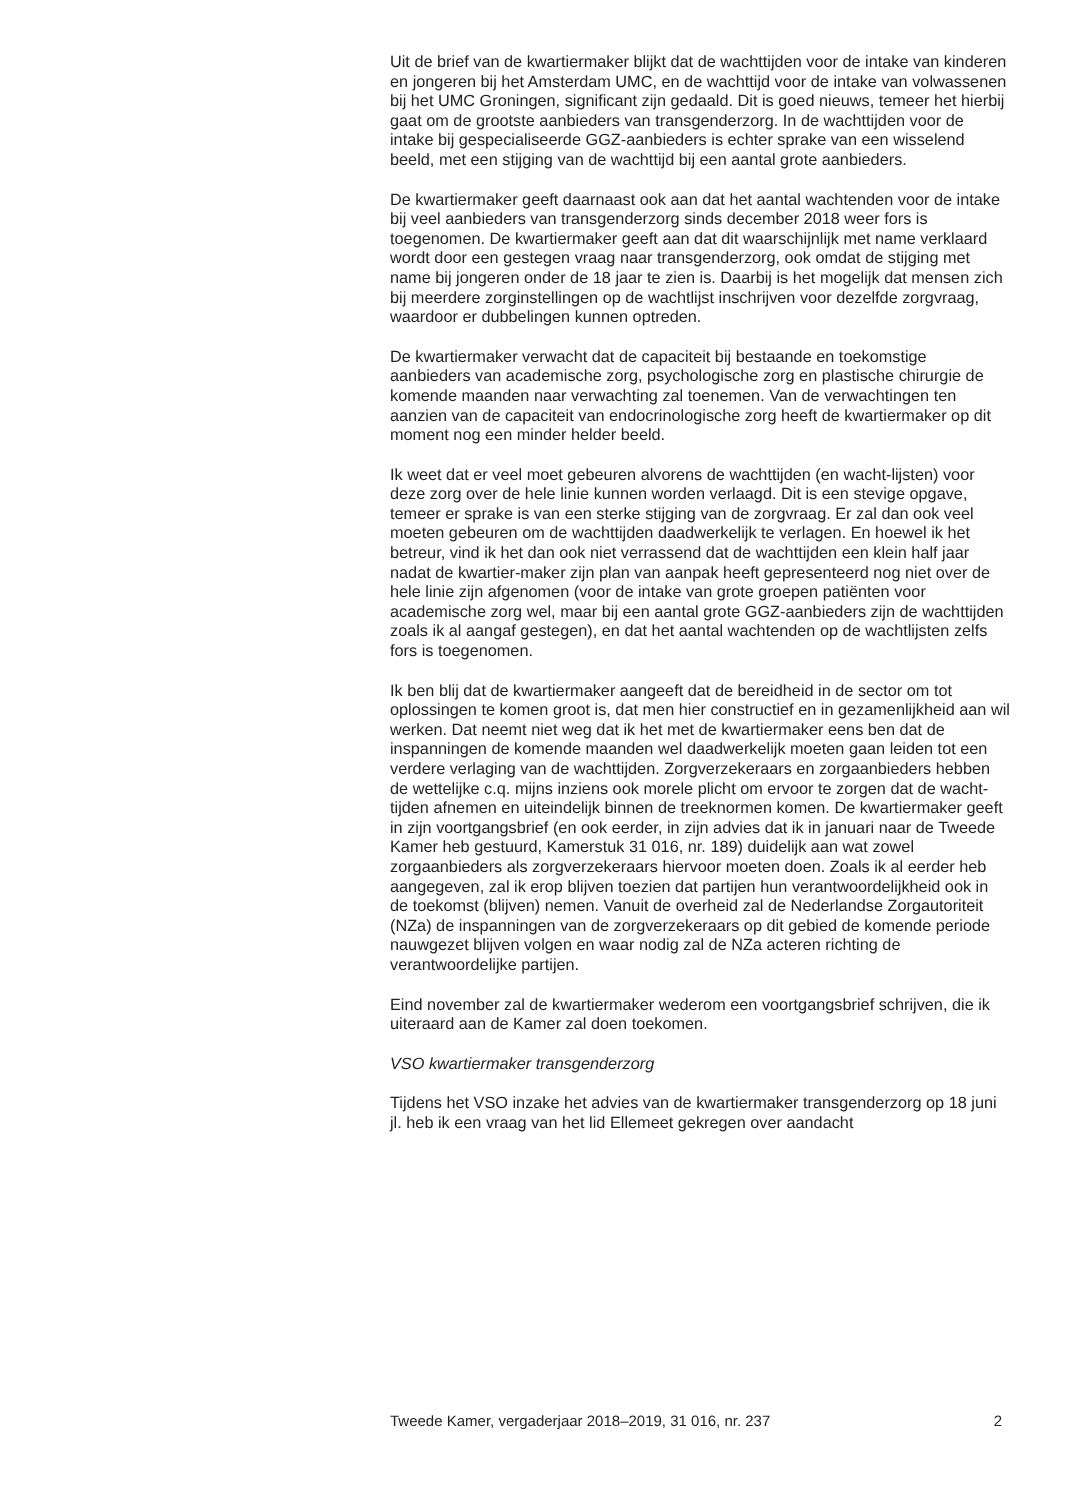Uit de brief van de kwartiermaker blijkt dat de wachttijden voor de intake van kinderen en jongeren bij het Amsterdam UMC, en de wachttijd voor de intake van volwassenen bij het UMC Groningen, significant zijn gedaald. Dit is goed nieuws, temeer het hierbij gaat om de grootste aanbieders van transgenderzorg. In de wachttijden voor de intake bij gespecialiseerde GGZ-aanbieders is echter sprake van een wisselend beeld, met een stijging van de wachttijd bij een aantal grote aanbieders.
De kwartiermaker geeft daarnaast ook aan dat het aantal wachtenden voor de intake bij veel aanbieders van transgenderzorg sinds december 2018 weer fors is toegenomen. De kwartiermaker geeft aan dat dit waarschijnlijk met name verklaard wordt door een gestegen vraag naar transgenderzorg, ook omdat de stijging met name bij jongeren onder de 18 jaar te zien is. Daarbij is het mogelijk dat mensen zich bij meerdere zorginstellingen op de wachtlijst inschrijven voor dezelfde zorgvraag, waardoor er dubbelingen kunnen optreden.
De kwartiermaker verwacht dat de capaciteit bij bestaande en toekomstige aanbieders van academische zorg, psychologische zorg en plastische chirurgie de komende maanden naar verwachting zal toenemen. Van de verwachtingen ten aanzien van de capaciteit van endocrinologische zorg heeft de kwartiermaker op dit moment nog een minder helder beeld.
Ik weet dat er veel moet gebeuren alvorens de wachttijden (en wacht-lijsten) voor deze zorg over de hele linie kunnen worden verlaagd. Dit is een stevige opgave, temeer er sprake is van een sterke stijging van de zorgvraag. Er zal dan ook veel moeten gebeuren om de wachttijden daadwerkelijk te verlagen. En hoewel ik het betreur, vind ik het dan ook niet verrassend dat de wachttijden een klein half jaar nadat de kwartier-maker zijn plan van aanpak heeft gepresenteerd nog niet over de hele linie zijn afgenomen (voor de intake van grote groepen patiënten voor academische zorg wel, maar bij een aantal grote GGZ-aanbieders zijn de wachttijden zoals ik al aangaf gestegen), en dat het aantal wachtenden op de wachtlijsten zelfs fors is toegenomen.
Ik ben blij dat de kwartiermaker aangeeft dat de bereidheid in de sector om tot oplossingen te komen groot is, dat men hier constructief en in gezamenlijkheid aan wil werken. Dat neemt niet weg dat ik het met de kwartiermaker eens ben dat de inspanningen de komende maanden wel daadwerkelijk moeten gaan leiden tot een verdere verlaging van de wachttijden. Zorgverzekeraars en zorgaanbieders hebben de wettelijke c.q. mijns inziens ook morele plicht om ervoor te zorgen dat de wacht-tijden afnemen en uiteindelijk binnen de treeknormen komen. De kwartiermaker geeft in zijn voortgangsbrief (en ook eerder, in zijn advies dat ik in januari naar de Tweede Kamer heb gestuurd, Kamerstuk 31 016, nr. 189) duidelijk aan wat zowel zorgaanbieders als zorgverzekeraars hiervoor moeten doen. Zoals ik al eerder heb aangegeven, zal ik erop blijven toezien dat partijen hun verantwoordelijkheid ook in de toekomst (blijven) nemen. Vanuit de overheid zal de Nederlandse Zorgautoriteit (NZa) de inspanningen van de zorgverzekeraars op dit gebied de komende periode nauwgezet blijven volgen en waar nodig zal de NZa acteren richting de verantwoordelijke partijen.
Eind november zal de kwartiermaker wederom een voortgangsbrief schrijven, die ik uiteraard aan de Kamer zal doen toekomen.
VSO kwartiermaker transgenderzorg
Tijdens het VSO inzake het advies van de kwartiermaker transgenderzorg op 18 juni jl. heb ik een vraag van het lid Ellemeet gekregen over aandacht
Tweede Kamer, vergaderjaar 2018–2019, 31 016, nr. 237 2